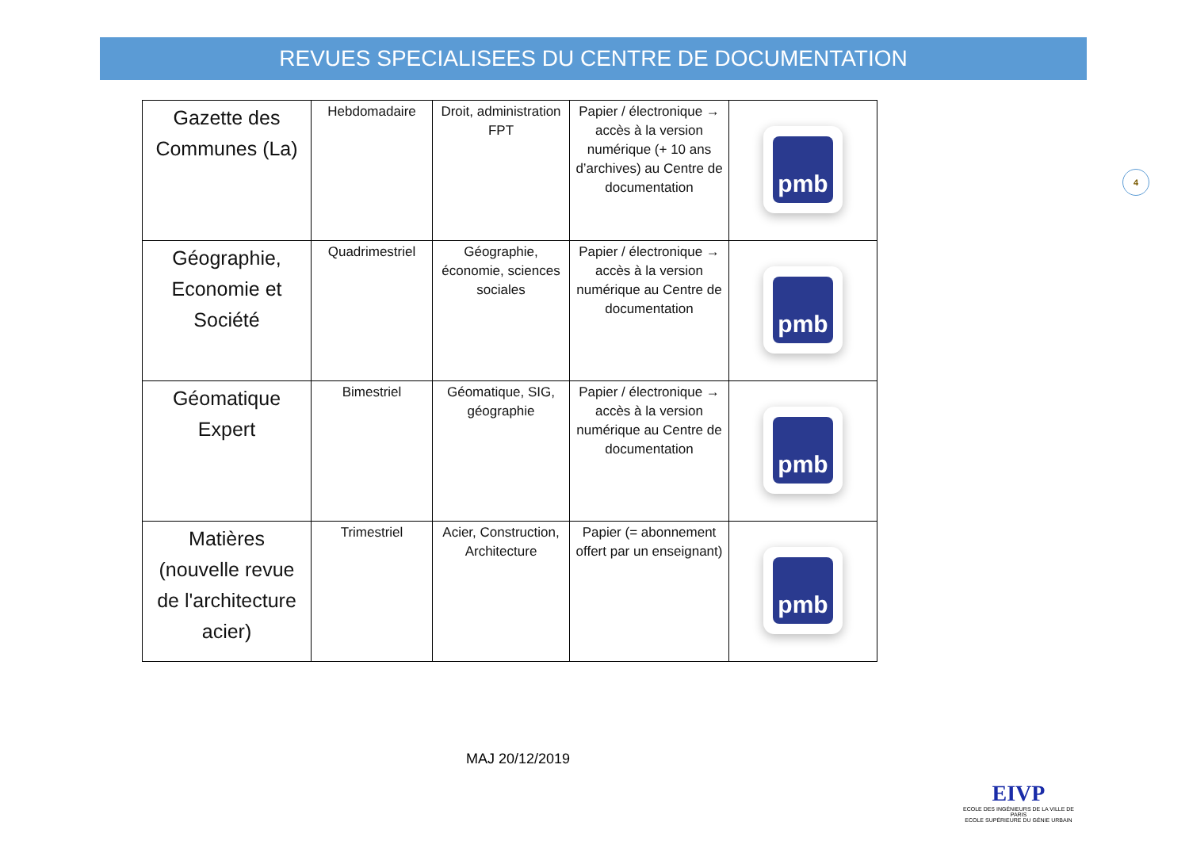REVUES SPECIALISEES DU CENTRE DE DOCUMENTATION
4
| Gazette des Communes (La) | Hebdomadaire | Droit, administration FPT | Papier / électronique → accès à la version numérique (+ 10 ans d’archives) au Centre de documentation | pmb |
| Géographie, Economie et Société | Quadrimestriel | Géographie, économie, sciences sociales | Papier / électronique → accès à la version numérique au Centre de documentation | pmb |
| Géomatique Expert | Bimestriel | Géomatique, SIG, géographie | Papier / électronique → accès à la version numérique au Centre de documentation | pmb |
| Matières (nouvelle revue de l'architecture acier) | Trimestriel | Acier, Construction, Architecture | Papier (= abonnement offert par un enseignant) | pmb |
MAJ 20/12/2019
EIVP
ECOLE DES INGÉNIEURS DE LA VILLE DE PARIS
ECOLE SUPÉRIEURE DU GÉNIE URBAIN